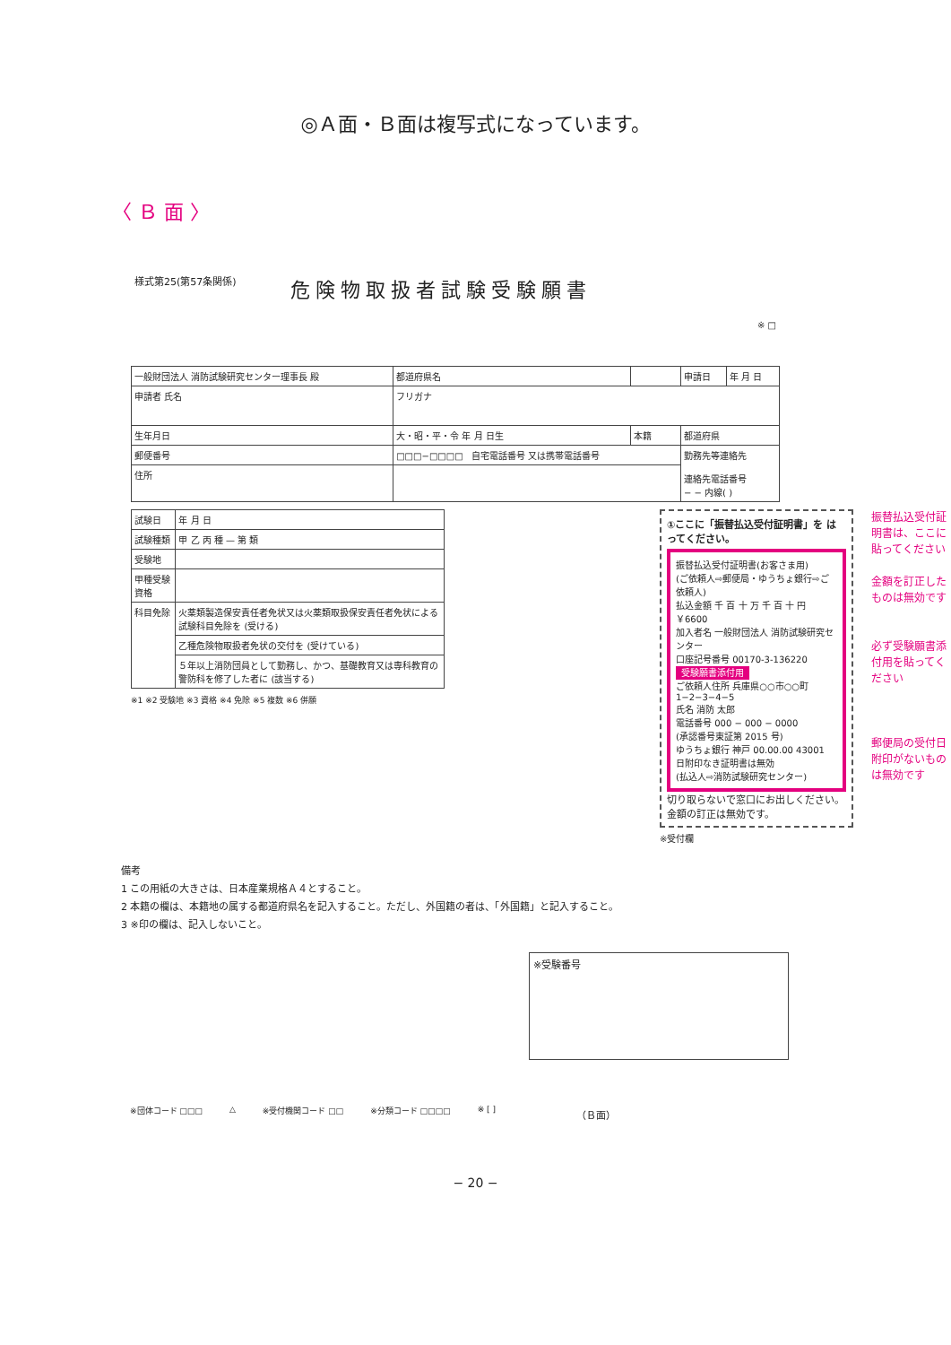◎Ａ面・Ｂ面は複写式になっています。
〈 Ｂ 面 〉
様式第25(第57条関係) 危険物取扱者試験受験願書
※ □
| 一般財団法人 消防試験研究センター理事長 殿 | | 都道府県名 | | 申請日 | 年 月 日 |
| 申請者 氏名 | フリガナ | | | | |
| 生年月日 | 大・昭・平・令 年 月 日生 | | 本籍 | 都道府県 | |
| 郵便番号 | □□□−□□□□ 自宅電話番号 又は携帯電話番号 | | | 勤務先等連絡先 連絡先電話番号 − − 内線( ) | |
| 住所 | | | | | |
| 試験日 | 年 月 日 |
| 試験種類 | 甲 乙 丙 種 — 第 類 |
| 受験地 | |
| 甲種受験資格 | |
| 科目免除 | 火薬類製造保安責任者免状又は火薬類取扱保安責任者免状による試験科目免除を (受ける) |
| | 乙種危険物取扱者免状の交付を (受けている) |
| | ５年以上消防団員として勤務し、かつ、基礎教育又は専科教育の警防科を修了した者に (該当する) |
※1 ※2 受験地 ※3 資格 ※4 免除 ※5 複数 ※6 併願
①ここに「振替払込受付証明書」を はってください。
振替払込受付証明書(お客さま用)
(ご依頼人⇨郵便局・ゆうちょ銀行⇨ご依頼人)
払込金額 千 百 十 万 千 百 十 円 ￥6600
加入者名 一般財団法人 消防試験研究センター
口座記号番号 00170-3-136220
受験願書添付用
ご依頼人住所 兵庫県○○市○○町 1−2−3−4−5
氏名 消防 太郎
電話番号 000 − 000 − 0000
(承認番号東証第 2015 号)
ゆうちょ銀行 神戸 00.00.00 43001
日附印なき証明書は無効
(払込人⇨消防試験研究センター)
切り取らないで窓口にお出しください。金額の訂正は無効です。
※受付欄
振替払込受付証明書は、ここに貼ってください
金額を訂正したものは無効です
必ず受験願書添付用を貼ってください
郵便局の受付日附印がないものは無効です
備考
1 この用紙の大きさは、日本産業規格Ａ４とすること。
2 本籍の欄は、本籍地の属する都道府県名を記入すること。ただし、外国籍の者は、「外国籍」と記入すること。
3 ※印の欄は、記入しないこと。
※受験番号
※団体コード □□□ △ ※受付機関コード □□ ※分類コード □□□□ ※ [ ] （Ｂ面）
− 20 −